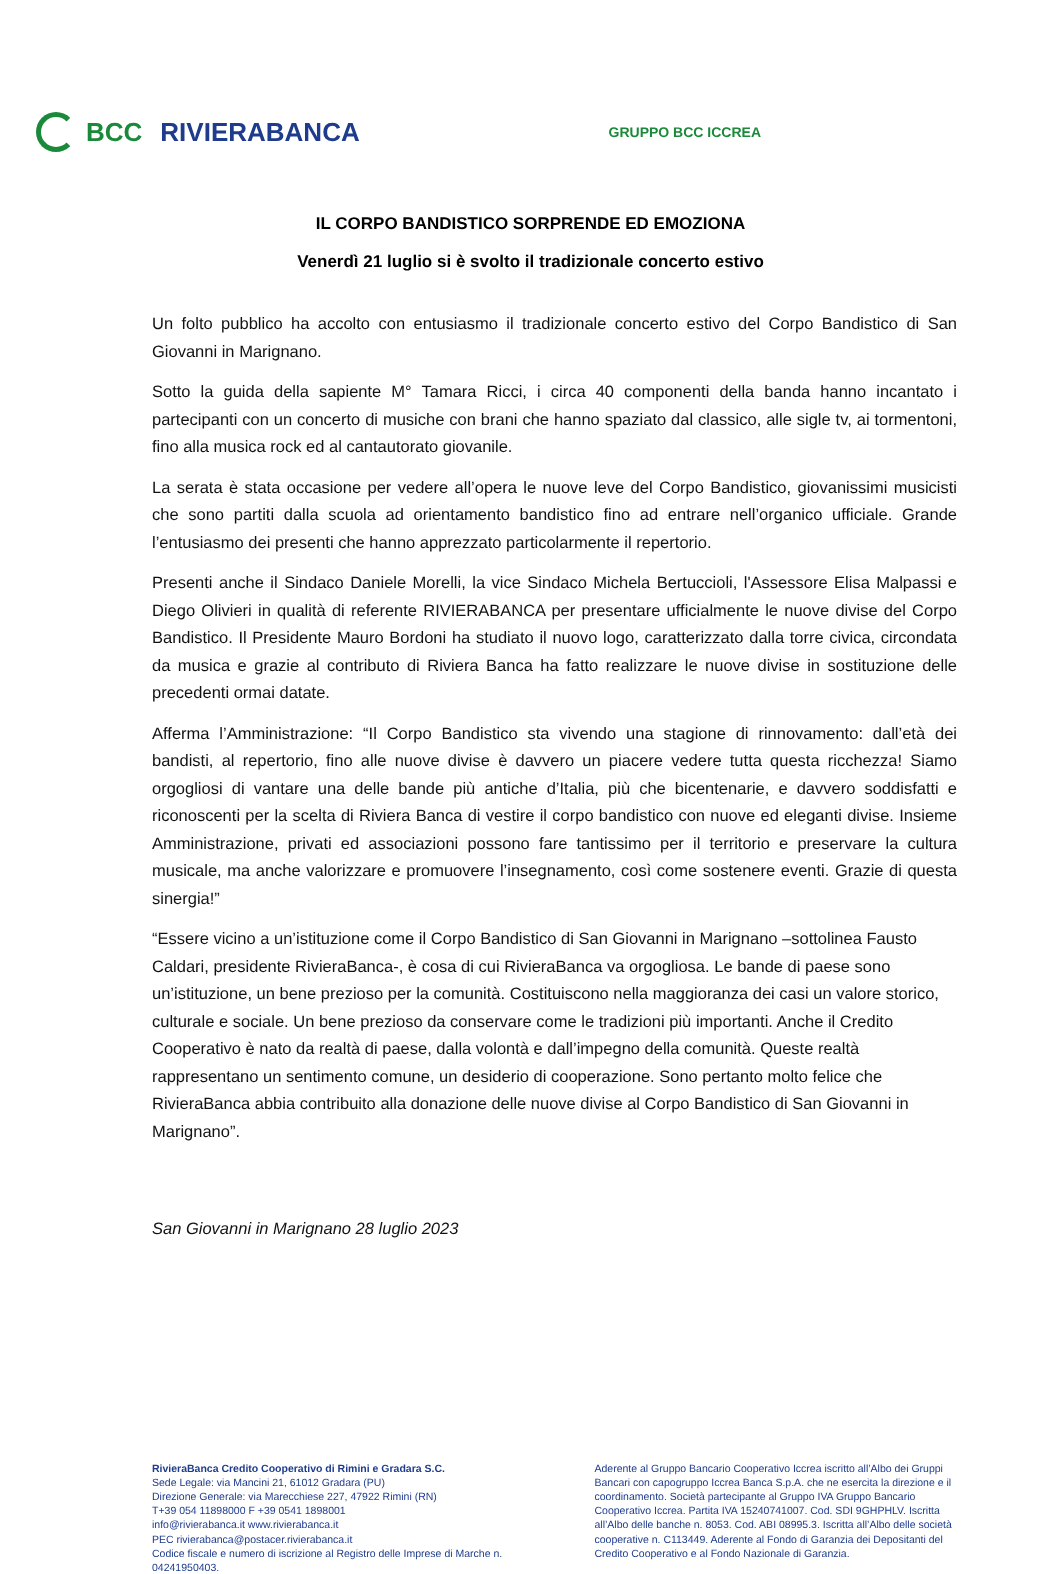BCC RIVIERABANCA
GRUPPO BCC ICCREA
IL CORPO BANDISTICO SORPRENDE ED EMOZIONA
Venerdì 21 luglio si è svolto il tradizionale concerto estivo
Un folto pubblico ha accolto con entusiasmo il tradizionale concerto estivo del Corpo Bandistico di San Giovanni in Marignano.
Sotto la guida della sapiente M° Tamara Ricci, i circa 40 componenti della banda hanno incantato i partecipanti con un concerto di musiche con brani che hanno spaziato dal classico, alle sigle tv, ai tormentoni, fino alla musica rock ed al cantautorato giovanile.
La serata è stata occasione per vedere all’opera le nuove leve del Corpo Bandistico, giovanissimi musicisti che sono partiti dalla scuola ad orientamento bandistico fino ad entrare nell’organico ufficiale. Grande l’entusiasmo dei presenti che hanno apprezzato particolarmente il repertorio.
Presenti anche il Sindaco Daniele Morelli, la vice Sindaco Michela Bertuccioli, l'Assessore Elisa Malpassi e Diego Olivieri in qualità di referente RIVIERABANCA per presentare ufficialmente le nuove divise del Corpo Bandistico. Il Presidente Mauro Bordoni ha studiato il nuovo logo, caratterizzato dalla torre civica, circondata da musica e grazie al contributo di Riviera Banca ha fatto realizzare le nuove divise in sostituzione delle precedenti ormai datate.
Afferma l’Amministrazione: “Il Corpo Bandistico sta vivendo una stagione di rinnovamento: dall’età dei bandisti, al repertorio, fino alle nuove divise è davvero un piacere vedere tutta questa ricchezza! Siamo orgogliosi di vantare una delle bande più antiche d’Italia, più che bicentenarie, e davvero soddisfatti e riconoscenti per la scelta di Riviera Banca di vestire il corpo bandistico con nuove ed eleganti divise. Insieme Amministrazione, privati ed associazioni possono fare tantissimo per il territorio e preservare la cultura musicale, ma anche valorizzare e promuovere l’insegnamento, così come sostenere eventi. Grazie di questa sinergia!”
“Essere vicino a un’istituzione come il Corpo Bandistico di San Giovanni in Marignano –sottolinea Fausto Caldari, presidente RivieraBanca-, è cosa di cui RivieraBanca va orgogliosa. Le bande di paese sono un’istituzione, un bene prezioso per la comunità. Costituiscono nella maggioranza dei casi un valore storico, culturale e sociale. Un bene prezioso da conservare come le tradizioni più importanti. Anche il Credito Cooperativo è nato da realtà di paese, dalla volontà e dall’impegno della comunità. Queste realtà rappresentano un sentimento comune, un desiderio di cooperazione. Sono pertanto molto felice che RivieraBanca abbia contribuito alla donazione delle nuove divise al Corpo Bandistico di San Giovanni in Marignano”.
San Giovanni in Marignano 28 luglio 2023
RivieraBanca Credito Cooperativo di Rimini e Gradara S.C.
Sede Legale: via Mancini 21, 61012 Gradara (PU)
Direzione Generale: via Marecchiese 227, 47922 Rimini (RN)
T+39 054 11898000 F +39 0541 1898001
info@rivierabanca.it www.rivierabanca.it
PEC rivierabanca@postacer.rivierabanca.it
Codice fiscale e numero di iscrizione al Registro delle Imprese di Marche n. 04241950403.
Aderente al Gruppo Bancario Cooperativo Iccrea iscritto all’Albo dei Gruppi Bancari con capogruppo Iccrea Banca S.p.A. che ne esercita la direzione e il coordinamento. Società partecipante al Gruppo IVA Gruppo Bancario Cooperativo Iccrea. Partita IVA 15240741007. Cod. SDI 9GHPHLV. Iscritta all’Albo delle banche n. 8053. Cod. ABI 08995.3. Iscritta all’Albo delle società cooperative n. C113449. Aderente al Fondo di Garanzia dei Depositanti del Credito Cooperativo e al Fondo Nazionale di Garanzia.